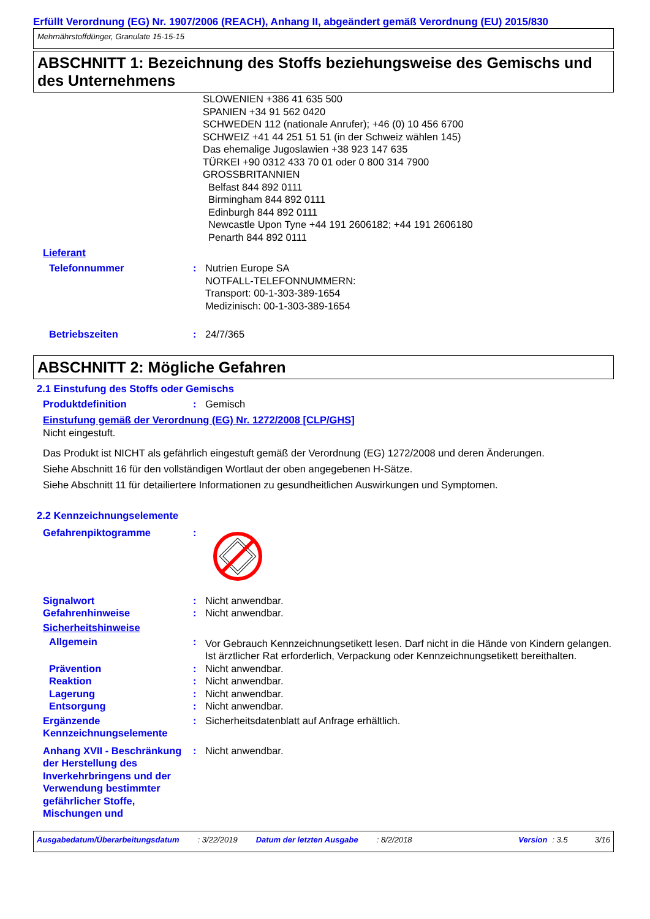Erfüllt Verordnung (EG) Nr. 1907/2006 (REACH), Anhang II, abgeändert gemäß Verordnung (EU) 2015/830
Mehrnährstoffdünger, Granulate 15-15-15
ABSCHNITT 1: Bezeichnung des Stoffs beziehungsweise des Gemischs und des Unternehmens
SLOWENIEN +386 41 635 500
SPANIEN +34 91 562 0420
SCHWEDEN 112 (nationale Anrufer); +46 (0) 10 456 6700
SCHWEIZ +41 44 251 51 51 (in der Schweiz wählen 145)
Das ehemalige Jugoslawien +38 923 147 635
TÜRKEI +90 0312 433 70 01 oder 0 800 314 7900
GROSSBRITANNIEN
Belfast 844 892 0111
Birmingham 844 892 0111
Edinburgh 844 892 0111
Newcastle Upon Tyne +44 191 2606182; +44 191 2606180
Penarth 844 892 0111
Lieferant
Telefonnummer : Nutrien Europe SA
NOTFALL-TELEFONNUMMERN:
Transport: 00-1-303-389-1654
Medizinisch: 00-1-303-389-1654
Betriebszeiten : 24/7/365
ABSCHNITT 2: Mögliche Gefahren
2.1 Einstufung des Stoffs oder Gemischs
Produktdefinition : Gemisch
Einstufung gemäß der Verordnung (EG) Nr. 1272/2008 [CLP/GHS]
Nicht eingestuft.
Das Produkt ist NICHT als gefährlich eingestuft gemäß der Verordnung (EG) 1272/2008 und deren Änderungen.
Siehe Abschnitt 16 für den vollständigen Wortlaut der oben angegebenen H-Sätze.
Siehe Abschnitt 11 für detailiertere Informationen zu gesundheitlichen Auswirkungen und Symptomen.
2.2 Kennzeichnungselemente
Gefahrenpiktogramme :
Signalwort : Nicht anwendbar.
Gefahrenhinweise : Nicht anwendbar.
Sicherheitshinweise
Allgemein :
Vor Gebrauch Kennzeichnungsetikett lesen. Darf nicht in die Hände von Kindern gelangen. Ist ärztlicher Rat erforderlich, Verpackung oder Kennzeichnungsetikett bereithalten.
Prävention : Nicht anwendbar.
Reaktion : Nicht anwendbar.
Lagerung : Nicht anwendbar.
Entsorgung : Nicht anwendbar.
Ergänzende Kennzeichnungselemente
: Sicherheitsdatenblatt auf Anfrage erhältlich.
Anhang XVII - Beschränkung der Herstellung des Inverkehrbringens und der Verwendung bestimmter gefährlicher Stoffe, Mischungen und
: Nicht anwendbar.
Ausgabedatum/Überarbeitungsdatum: 3/22/2019 Datum der letzten Ausgabe: 8/2/2018 Version: 3.5 3/16